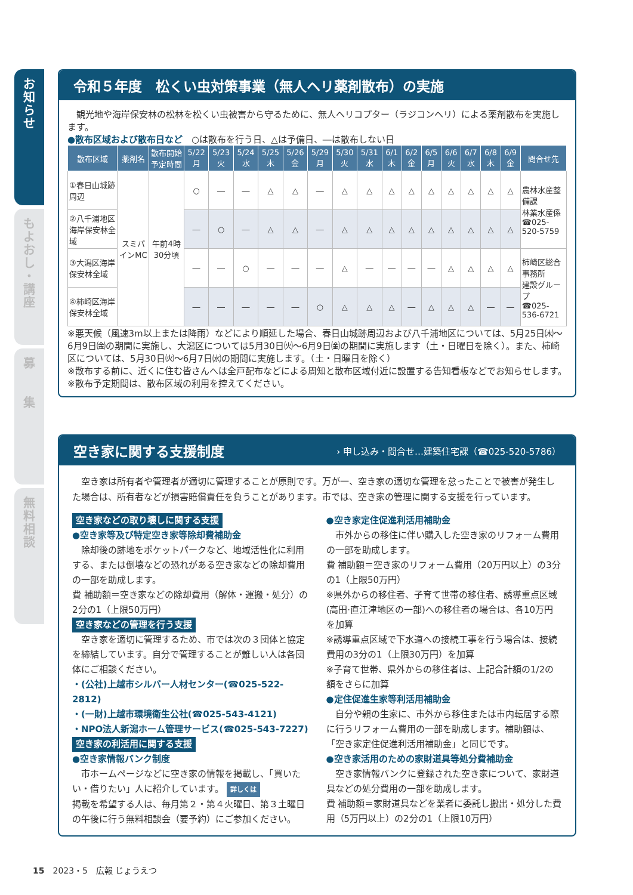お
知
ら
せ
も
よ
お
し
・
講
座
募
集
無
料
相
談
令和５年度　松くい虫対策事業（無人ヘリ薬剤散布）の実施
　観光地や海岸保安林の松林を松くい虫被害から守るために、無人ヘリコプター（ラジコンヘリ）による薬剤散布を実施します。
●散布区域および散布日など　○は散布を行う日、△は予備日、―は散布しない日
| 散布区域 | 薬剤名 | 散布開始予定時間 | 5/22 月 | 5/23 火 | 5/24 水 | 5/25 木 | 5/26 金 | 5/29 月 | 5/30 火 | 5/31 水 | 6/1 木 | 6/2 金 | 6/5 月 | 6/6 火 | 6/7 水 | 6/8 木 | 6/9 金 | 問合せ先 |
| --- | --- | --- | --- | --- | --- | --- | --- | --- | --- | --- | --- | --- | --- | --- | --- | --- | --- | --- |
| ①春日山城跡周辺 | スミパインMC | 午前4時30分頃 | ○ | ― | ― | △ | △ | ― | △ | △ | △ | △ | △ | △ | △ | △ | △ | 農林水産整備課 林業水産係 ☎025-520-5759 |
| ②八千浦地区海岸保安林全域 | | | ― | ○ | ― | △ | △ | ― | △ | △ | △ | △ | △ | △ | △ | △ | △ | |
| ③大潟区海岸保安林全域 | | | ― | ― | ○ | ― | ― | ― | △ | ― | ― | ― | ― | △ | △ | △ | △ | 柿崎区総合事務所 建設グループ ☎025-536-6721 |
| ④柿崎区海岸保安林全域 | | | ― | ― | ― | ― | ― | ○ | △ | △ | △ | ― | △ | △ | △ | ― | ― | |
※悪天候（風速3m以上または降雨）などにより順延した場合、春日山城跡周辺および八千浦地区については、5月25日㈭～6月9日㈮の期間に実施し、大潟区については5月30日㈫～6月9日㈮の期間に実施します（土・日曜日を除く）。また、柿崎区については、5月30日㈫～6月7日㈬の期間に実施します。（土・日曜日を除く）
※散布する前に、近くに住む皆さんへは全戸配布などによる周知と散布区域付近に設置する告知看板などでお知らせします。
※散布予定期間は、散布区域の利用を控えてください。
空き家に関する支援制度 › 申し込み・問合せ…建築住宅課（☎025-520-5786）
　空き家は所有者や管理者が適切に管理することが原則です。万が一、空き家の適切な管理を怠ったことで被害が発生した場合は、所有者などが損害賠償責任を負うことがあります。市では、空き家の管理に関する支援を行っています。
空き家などの取り壊しに関する支援
●空き家等及び特定空き家等除却費補助金
　除却後の跡地をポケットパークなど、地域活性化に利用する、または倒壊などの恐れがある空き家などの除却費用の一部を助成します。
費 補助額＝空き家などの除却費用（解体・運搬・処分）の2分の1（上限50万円）
空き家などの管理を行う支援
　空き家を適切に管理するため、市では次の３団体と協定を締結しています。自分で管理することが難しい人は各団体にご相談ください。
・(公社)上越市シルバー人材センター(☎025-522-2812)
・(一財)上越市環境衛生公社(☎025-543-4121)
・NPO法人新潟ホーム管理サービス(☎025-543-7227)
空き家の利活用に関する支援
●空き家情報バンク制度
　市ホームページなどに空き家の情報を掲載し、「買いたい・借りたい」人に紹介しています。 詳しくは
掲載を希望する人は、毎月第２・第４火曜日、第３土曜日の午後に行う無料相談会（要予約）にご参加ください。
●空き家定住促進利活用補助金
　市外からの移住に伴い購入した空き家のリフォーム費用の一部を助成します。
費 補助額＝空き家のリフォーム費用（20万円以上）の3分の1（上限50万円）
※県外からの移住者、子育て世帯の移住者、誘導重点区域(高田·直江津地区の一部)への移住者の場合は、各10万円を加算
※誘導重点区域で下水道への接続工事を行う場合は、接続費用の3分の1（上限30万円）を加算
※子育て世帯、県外からの移住者は、上記合計額の1/2の額をさらに加算
●定住促進生家等利活用補助金
　自分や親の生家に、市外から移住または市内転居する際に行うリフォーム費用の一部を助成します。補助額は、「空き家定住促進利活用補助金」と同じです。
●空き家活用のための家財道具等処分費補助金
　空き家情報バンクに登録された空き家について、家財道具などの処分費用の一部を助成します。
費 補助額＝家財道具などを業者に委託し搬出・処分した費用（5万円以上）の2分の1（上限10万円）
15　2023・5　広報 じょうえつ